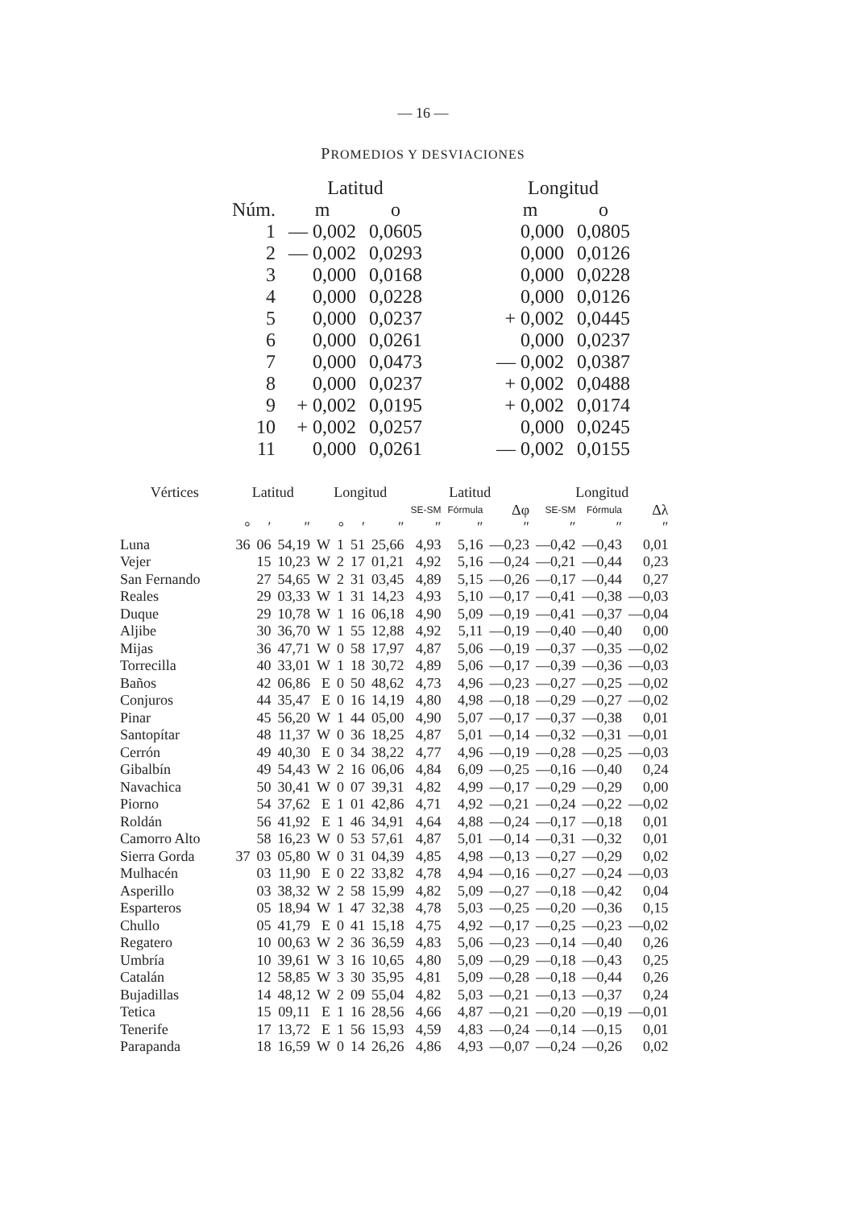— 16 —
PROMEDIOS Y DESVIACIONES
| | Latitud | | | Longitud | |
| --- | --- | --- | --- | --- | --- |
| Núm. | m | o | | m | o |
| 1 | — 0,002 | 0,0605 | | 0,000 | 0,0805 |
| 2 | — 0,002 | 0,0293 | | 0,000 | 0,0126 |
| 3 | 0,000 | 0,0168 | | 0,000 | 0,0228 |
| 4 | 0,000 | 0,0228 | | 0,000 | 0,0126 |
| 5 | 0,000 | 0,0237 | | + 0,002 | 0,0445 |
| 6 | 0,000 | 0,0261 | | 0,000 | 0,0237 |
| 7 | 0,000 | 0,0473 | | — 0,002 | 0,0387 |
| 8 | 0,000 | 0,0237 | | + 0,002 | 0,0488 |
| 9 | + 0,002 | 0,0195 | | + 0,002 | 0,0174 |
| 10 | + 0,002 | 0,0257 | | 0,000 | 0,0245 |
| 11 | 0,000 | 0,0261 | | — 0,002 | 0,0155 |
| Vértices | Latitud | | | Longitud | | | | Latitud | | | Longitud | | |
| --- | --- | --- | --- | --- | --- | --- | --- | --- | --- | --- | --- | --- | --- |
| | | | | | | | | SE-SM | Fórmula | Δφ | SE-SM | Fórmula | Δλ |
| | ° | ′ | ″ | | ° | ′ | ″ | ″ | ″ | ″ | ″ | ″ | ″ |
| Luna | 36 | 06 | 54,19 | W | 1 | 51 | 25,66 | 4,93 | 5,16 | —0,23 | —0,42 | —0,43 | 0,01 |
| Vejer | | 15 | 10,23 | W | 2 | 17 | 01,21 | 4,92 | 5,16 | —0,24 | —0,21 | —0,44 | 0,23 |
| San Fernando | | 27 | 54,65 | W | 2 | 31 | 03,45 | 4,89 | 5,15 | —0,26 | —0,17 | —0,44 | 0,27 |
| Reales | | 29 | 03,33 | W | 1 | 31 | 14,23 | 4,93 | 5,10 | —0,17 | —0,41 | —0,38 | —0,03 |
| Duque | | 29 | 10,78 | W | 1 | 16 | 06,18 | 4,90 | 5,09 | —0,19 | —0,41 | —0,37 | —0,04 |
| Aljibe | | 30 | 36,70 | W | 1 | 55 | 12,88 | 4,92 | 5,11 | —0,19 | —0,40 | —0,40 | 0,00 |
| Mijas | | 36 | 47,71 | W | 0 | 58 | 17,97 | 4,87 | 5,06 | —0,19 | —0,37 | —0,35 | —0,02 |
| Torrecilla | | 40 | 33,01 | W | 1 | 18 | 30,72 | 4,89 | 5,06 | —0,17 | —0,39 | —0,36 | —0,03 |
| Baños | | 42 | 06,86 | E | 0 | 50 | 48,62 | 4,73 | 4,96 | —0,23 | —0,27 | —0,25 | —0,02 |
| Conjuros | | 44 | 35,47 | E | 0 | 16 | 14,19 | 4,80 | 4,98 | —0,18 | —0,29 | —0,27 | —0,02 |
| Pinar | | 45 | 56,20 | W | 1 | 44 | 05,00 | 4,90 | 5,07 | —0,17 | —0,37 | —0,38 | 0,01 |
| Santopítar | | 48 | 11,37 | W | 0 | 36 | 18,25 | 4,87 | 5,01 | —0,14 | —0,32 | —0,31 | —0,01 |
| Cerrón | | 49 | 40,30 | E | 0 | 34 | 38,22 | 4,77 | 4,96 | —0,19 | —0,28 | —0,25 | —0,03 |
| Gibalbín | | 49 | 54,43 | W | 2 | 16 | 06,06 | 4,84 | 6,09 | —0,25 | —0,16 | —0,40 | 0,24 |
| Navachica | | 50 | 30,41 | W | 0 | 07 | 39,31 | 4,82 | 4,99 | —0,17 | —0,29 | —0,29 | 0,00 |
| Piorno | | 54 | 37,62 | E | 1 | 01 | 42,86 | 4,71 | 4,92 | —0,21 | —0,24 | —0,22 | —0,02 |
| Roldán | | 56 | 41,92 | E | 1 | 46 | 34,91 | 4,64 | 4,88 | —0,24 | —0,17 | —0,18 | 0,01 |
| Camorro Alto | | 58 | 16,23 | W | 0 | 53 | 57,61 | 4,87 | 5,01 | —0,14 | —0,31 | —0,32 | 0,01 |
| Sierra Gorda | 37 | 03 | 05,80 | W | 0 | 31 | 04,39 | 4,85 | 4,98 | —0,13 | —0,27 | —0,29 | 0,02 |
| Mulhacén | | 03 | 11,90 | E | 0 | 22 | 33,82 | 4,78 | 4,94 | —0,16 | —0,27 | —0,24 | —0,03 |
| Asperillo | | 03 | 38,32 | W | 2 | 58 | 15,99 | 4,82 | 5,09 | —0,27 | —0,18 | —0,42 | 0,04 |
| Esparteros | | 05 | 18,94 | W | 1 | 47 | 32,38 | 4,78 | 5,03 | —0,25 | —0,20 | —0,36 | 0,15 |
| Chullo | | 05 | 41,79 | E | 0 | 41 | 15,18 | 4,75 | 4,92 | —0,17 | —0,25 | —0,23 | —0,02 |
| Regatero | | 10 | 00,63 | W | 2 | 36 | 36,59 | 4,83 | 5,06 | —0,23 | —0,14 | —0,40 | 0,26 |
| Umbría | | 10 | 39,61 | W | 3 | 16 | 10,65 | 4,80 | 5,09 | —0,29 | —0,18 | —0,43 | 0,25 |
| Catalán | | 12 | 58,85 | W | 3 | 30 | 35,95 | 4,81 | 5,09 | —0,28 | —0,18 | —0,44 | 0,26 |
| Bujadillas | | 14 | 48,12 | W | 2 | 09 | 55,04 | 4,82 | 5,03 | —0,21 | —0,13 | —0,37 | 0,24 |
| Tetica | | 15 | 09,11 | E | 1 | 16 | 28,56 | 4,66 | 4,87 | —0,21 | —0,20 | —0,19 | —0,01 |
| Tenerife | | 17 | 13,72 | E | 1 | 56 | 15,93 | 4,59 | 4,83 | —0,24 | —0,14 | —0,15 | 0,01 |
| Parapanda | | 18 | 16,59 | W | 0 | 14 | 26,26 | 4,86 | 4,93 | —0,07 | —0,24 | —0,26 | 0,02 |